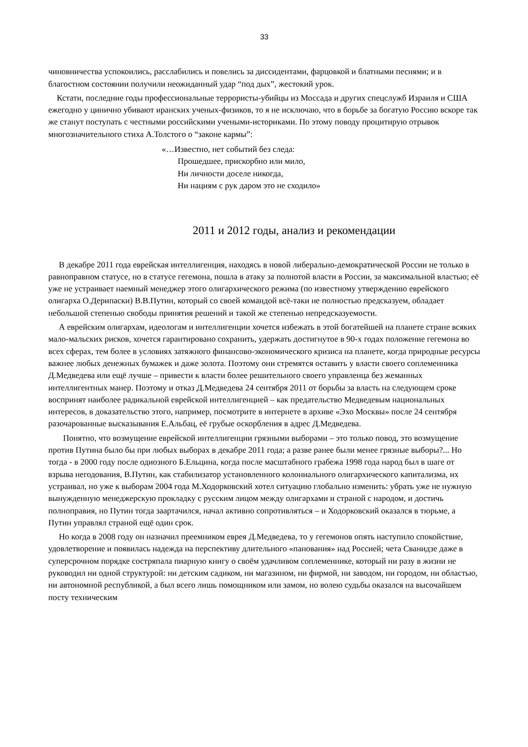33
чиновничества успокоились, расслабились и повелись за диссидентами, фарцовкой и блатными песнями; и в благостном состоянии получили неожиданный удар “под дых”, жестокий урок.
Кстати, последние годы профессиональные террористы-убийцы из Моссада и других спецслужб Израиля и США ежегодно у цинично убивают иранских ученых-физиков, то я не исключаю, что в борьбе за богатую Россию вскоре так же станут поступать с честными российскими учеными-историками. По этому поводу процитирую отрывок многозначительного стиха А.Толстого о “законе кармы”:
«…Известно, нет событий без следа:
Прошедшее, прискорбно или мило,
Ни личности доселе никогда,
Ни нациям с рук даром это не сходило»
2011 и 2012 годы, анализ и рекомендации
В декабре 2011 года еврейская интеллигенция, находясь в новой либерально-демократической России не только в равноправном статусе, но в статусе гегемона, пошла в атаку за полнотой власти в России, за максимальной властью; её уже не устраивает наемный менеджер этого олигархического режима (по известному утверждению еврейского олигарха О.Дерипаски) В.В.Путин, который со своей командой всё-таки не полностью предсказуем, обладает небольшой степенью свободы принятия решений и такой же степенью непредсказуемости.
А еврейским олигархам, идеологам и интеллигенции хочется избежать в этой богатейшей на планете стране всяких мало-мальских рисков, хочется гарантировано сохранить, удержать достигнутое в 90-х годах положение гегемона во всех сферах, тем более в условиях затяжного финансово-экономического кризиса на планете, когда природные ресурсы важнее любых денежных бумажек и даже золота. Поэтому они стремятся оставить у власти своего соплеменника Д.Медведева или ещё лучше – привести к власти более решительного своего управленца без жеманных интеллигентных манер. Поэтому и отказ Д.Медведева 24 сентября 2011 от борьбы за власть на следующем сроке воспринят наиболее радикальной еврейской интеллигенцией – как предательство Медведевым национальных интересов, в доказательство этого, например, посмотрите в интернете в архиве «Эхо Москвы» после 24 сентября разочарованные высказывания Е.Альбац, её грубые оскорбления в адрес Д.Медведева.
Понятно, что возмущение еврейской интеллигенции грязными выборами – это только повод, это возмущение против Путина было бы при любых выборах в декабре 2011 года; а разве ранее были менее грязные выборы?... Но тогда - в 2000 году после одиозного Б.Ельцина, когда после масштабного грабежа 1998 года народ был в шаге от взрыва негодования, В.Путин, как стабилизатор установленного колониального олигархического капитализма, их устраивал, но уже к выборам 2004 года М.Ходорковский хотел ситуацию глобально изменить: убрать уже не нужную вынужденную менеджерскую прокладку с русским лицом между олигархами и страной с народом, и достичь полноправия, но Путин тогда заартачился, начал активно сопротивляться – и Ходорковский оказался в тюрьме, а Путин управлял страной ещё один срок.
Но когда в 2008 году он назначил преемником еврея Д.Медведева, то у гегемонов опять наступило спокойствие, удовлетворение и появилась надежда на перспективу длительного «панования» над Россией; чета Сванидзе даже в суперсрочном порядке состряпала пиарную книгу о своём удачливом соплеменнике, который ни разу в жизни не руководил ни одной структурой: ни детским садиком, ни магазином, ни фирмой, ни заводом, ни городом, ни областью, ни автономной республикой, а был всего лишь помощником или замом, но волею судьбы оказался на высочайшем посту техническим